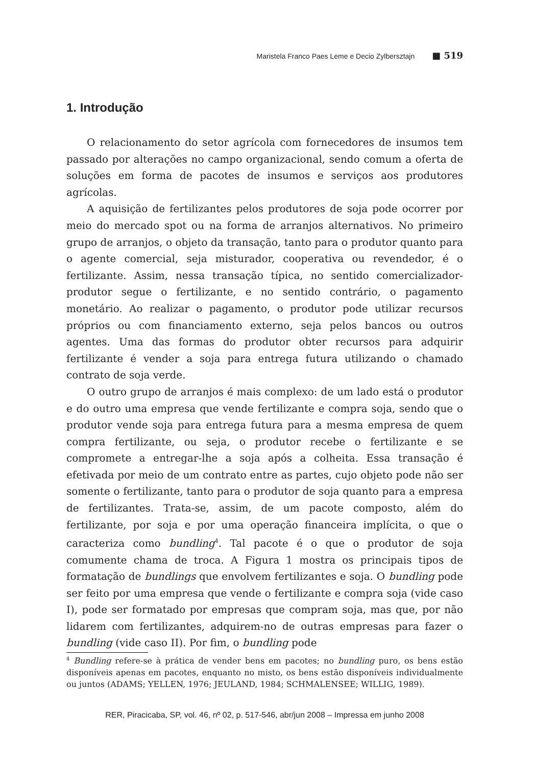Maristela Franco Paes Leme e Decio Zylbersztajn ■ 519
1. Introdução
O relacionamento do setor agrícola com fornecedores de insumos tem passado por alterações no campo organizacional, sendo comum a oferta de soluções em forma de pacotes de insumos e serviços aos produtores agrícolas.
A aquisição de fertilizantes pelos produtores de soja pode ocorrer por meio do mercado spot ou na forma de arranjos alternativos. No primeiro grupo de arranjos, o objeto da transação, tanto para o produtor quanto para o agente comercial, seja misturador, cooperativa ou revendedor, é o fertilizante. Assim, nessa transação típica, no sentido comercializador-produtor segue o fertilizante, e no sentido contrário, o pagamento monetário. Ao realizar o pagamento, o produtor pode utilizar recursos próprios ou com financiamento externo, seja pelos bancos ou outros agentes. Uma das formas do produtor obter recursos para adquirir fertilizante é vender a soja para entrega futura utilizando o chamado contrato de soja verde.
O outro grupo de arranjos é mais complexo: de um lado está o produtor e do outro uma empresa que vende fertilizante e compra soja, sendo que o produtor vende soja para entrega futura para a mesma empresa de quem compra fertilizante, ou seja, o produtor recebe o fertilizante e se compromete a entregar-lhe a soja após a colheita. Essa transação é efetivada por meio de um contrato entre as partes, cujo objeto pode não ser somente o fertilizante, tanto para o produtor de soja quanto para a empresa de fertilizantes. Trata-se, assim, de um pacote composto, além do fertilizante, por soja e por uma operação financeira implícita, o que o caracteriza como bundling<sup>4</sup>. Tal pacote é o que o produtor de soja comumente chama de troca. A Figura 1 mostra os principais tipos de formatação de bundlings que envolvem fertilizantes e soja. O bundling pode ser feito por uma empresa que vende o fertilizante e compra soja (vide caso I), pode ser formatado por empresas que compram soja, mas que, por não lidarem com fertilizantes, adquirem-no de outras empresas para fazer o bundling (vide caso II). Por fim, o bundling pode
<sup>4</sup> Bundling refere-se à prática de vender bens em pacotes; no bundling puro, os bens estão disponíveis apenas em pacotes, enquanto no misto, os bens estão disponíveis individualmente ou juntos (ADAMS; YELLEN, 1976; JEULAND, 1984; SCHMALENSEE; WILLIG, 1989).
RER, Piracicaba, SP, vol. 46, nº 02, p. 517-546, abr/jun 2008 – Impressa em junho 2008